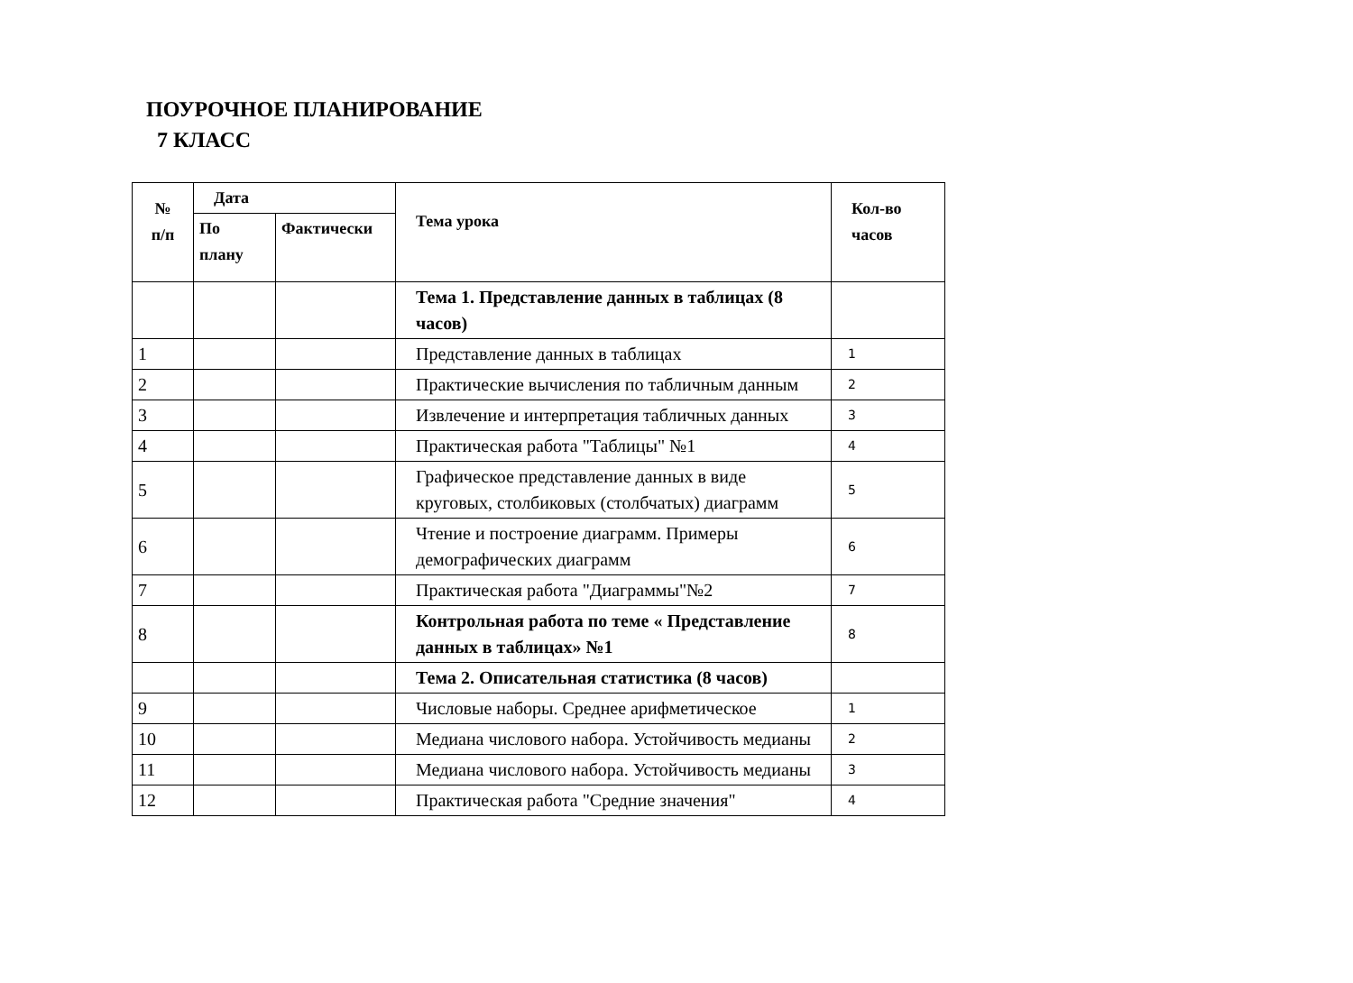ПОУРОЧНОЕ ПЛАНИРОВАНИЕ
7 КЛАСС
| № п/п | Дата | | Тема урока | Кол-во часов |
| --- | --- | --- | --- | --- |
| | По плану | Фактически | | |
| | | | Тема 1. Представление данных в таблицах (8 часов) | |
| 1 | | | Представление данных в таблицах | 1 |
| 2 | | | Практические вычисления по табличным данным | 2 |
| 3 | | | Извлечение и интерпретация табличных данных | 3 |
| 4 | | | Практическая работа "Таблицы" №1 | 4 |
| 5 | | | Графическое представление данных в виде круговых, столбиковых (столбчатых) диаграмм | 5 |
| 6 | | | Чтение и построение диаграмм. Примеры демографических диаграмм | 6 |
| 7 | | | Практическая работа "Диаграммы"№2 | 7 |
| 8 | | | Контрольная работа по теме « Представление данных в таблицах» №1 | 8 |
| | | | Тема 2. Описательная статистика (8 часов) | |
| 9 | | | Числовые наборы. Среднее арифметическое | 1 |
| 10 | | | Медиана числового набора. Устойчивость медианы | 2 |
| 11 | | | Медиана числового набора. Устойчивость медианы | 3 |
| 12 | | | Практическая работа "Средние значения" | 4 |